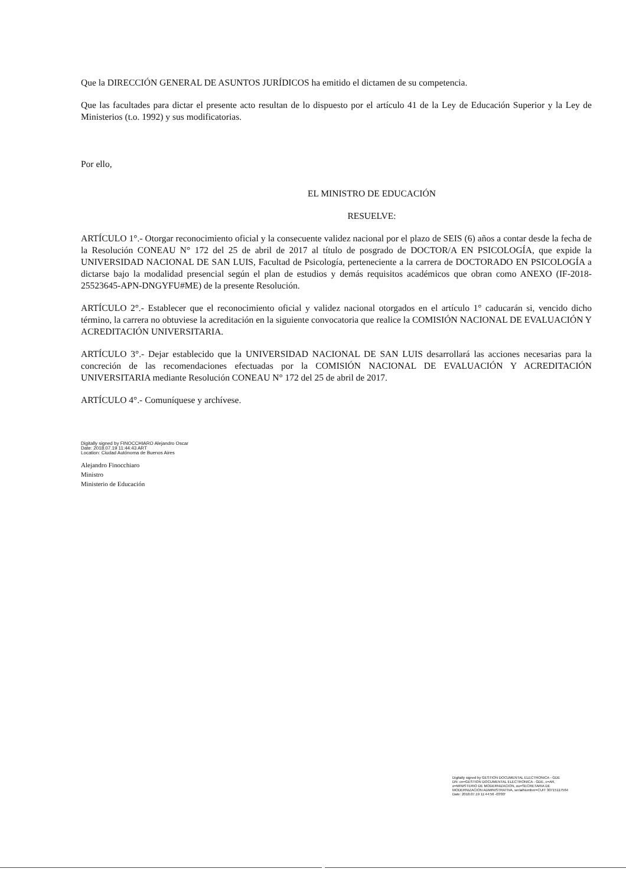Que la DIRECCIÓN GENERAL DE ASUNTOS JURÍDICOS ha emitido el dictamen de su competencia.
Que las facultades para dictar el presente acto resultan de lo dispuesto por el artículo 41 de la Ley de Educación Superior y la Ley de Ministerios (t.o. 1992) y sus modificatorias.
Por ello,
EL MINISTRO DE EDUCACIÓN
RESUELVE:
ARTÍCULO 1°.- Otorgar reconocimiento oficial y la consecuente validez nacional por el plazo de SEIS (6) años a contar desde la fecha de la Resolución CONEAU N° 172 del 25 de abril de 2017 al título de posgrado de DOCTOR/A EN PSICOLOGÍA, que expide la UNIVERSIDAD NACIONAL DE SAN LUIS, Facultad de Psicología, perteneciente a la carrera de DOCTORADO EN PSICOLOGÍA a dictarse bajo la modalidad presencial según el plan de estudios y demás requisitos académicos que obran como ANEXO (IF-2018-25523645-APN-DNGYFU#ME) de la presente Resolución.
ARTÍCULO 2°.- Establecer que el reconocimiento oficial y validez nacional otorgados en el artículo 1° caducarán si, vencido dicho término, la carrera no obtuviese la acreditación en la siguiente convocatoria que realice la COMISIÓN NACIONAL DE EVALUACIÓN Y ACREDITACIÓN UNIVERSITARIA.
ARTÍCULO 3°.- Dejar establecido que la UNIVERSIDAD NACIONAL DE SAN LUIS desarrollará las acciones necesarias para la concreción de las recomendaciones efectuadas por la COMISIÓN NACIONAL DE EVALUACIÓN Y ACREDITACIÓN UNIVERSITARIA mediante Resolución CONEAU N° 172 del 25 de abril de 2017.
ARTÍCULO 4°.- Comuníquese y archívese.
Digitally signed by FINOCCHIARO Alejandro Oscar
Date: 2018.07.19 11:44:43 ART
Location: Ciudad Autónoma de Buenos Aires
Alejandro Finocchiaro
Ministro
Ministerio de Educación
Digitally signed by GESTION DOCUMENTAL ELECTRONICA - GDE
DN: cn=GESTION DOCUMENTAL ELECTRONICA - GDE, c=AR, o=MINISTERIO DE MODERNIZACION, ou=SECRETARIA DE MODERNIZACION ADMINISTRATIVA, serialNumber=CUIT 30715117564
Date: 2018.07.19 11:44:56 -03'00'